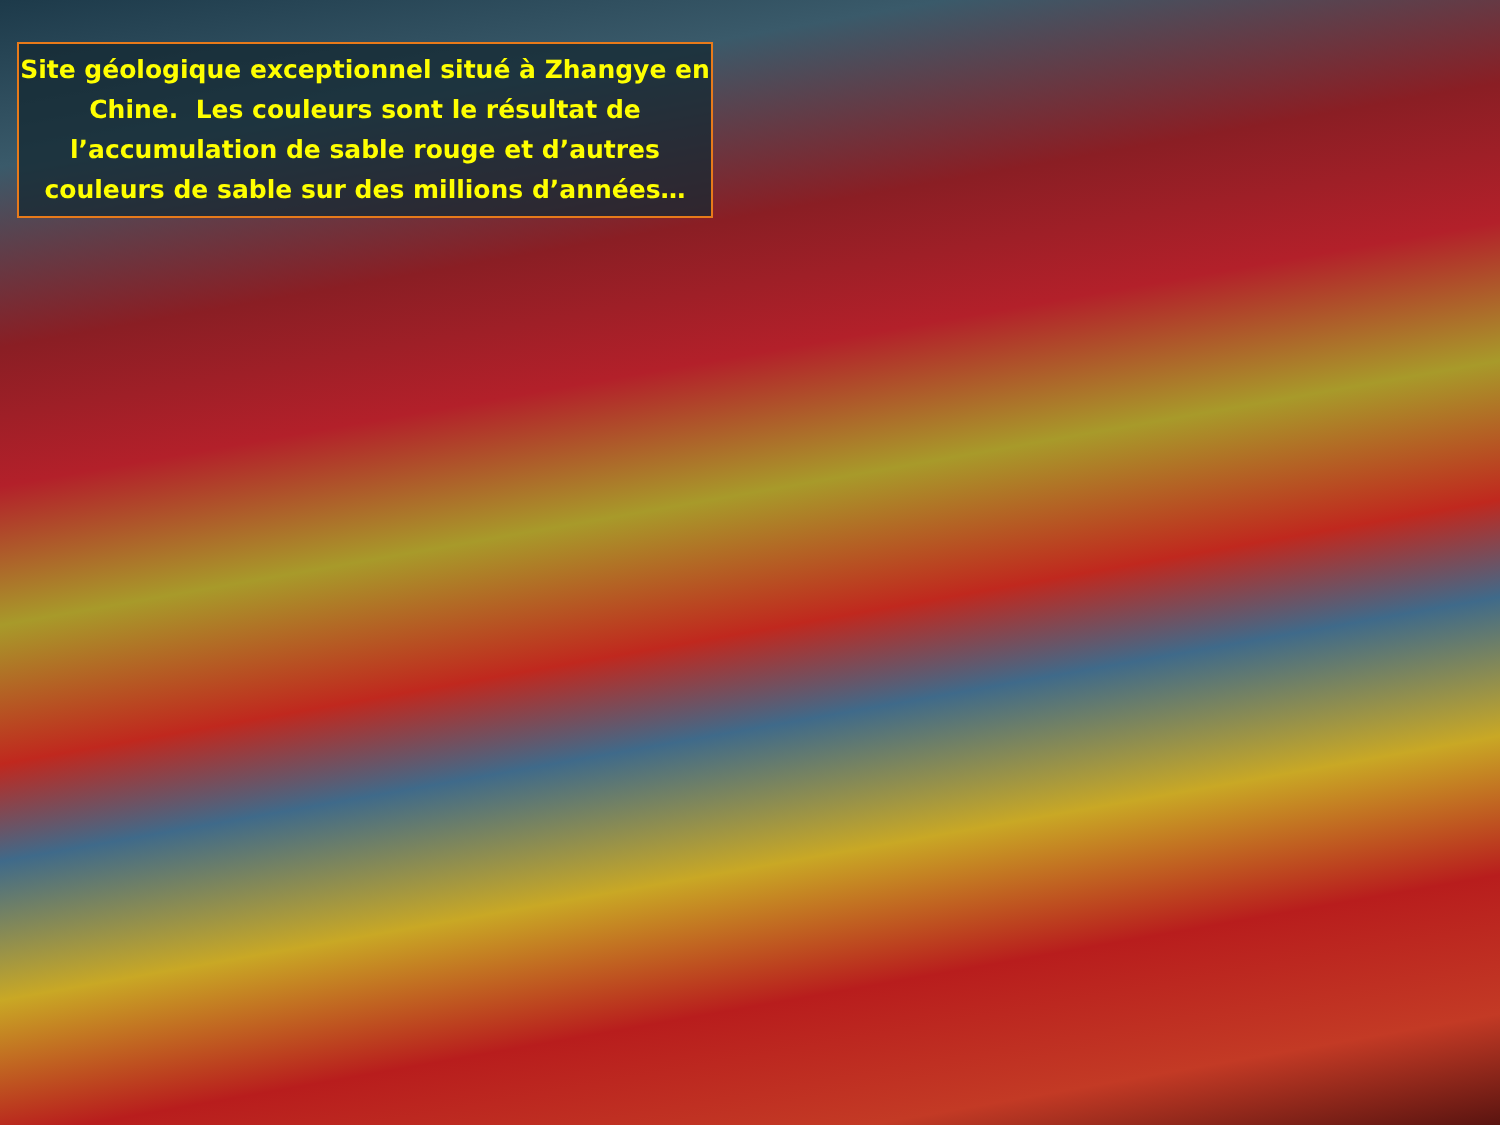Site géologique exceptionnel situé à Zhangye en
Chine. Les couleurs sont le résultat de
l’accumulation de sable rouge et d’autres
couleurs de sable sur des millions d’années…